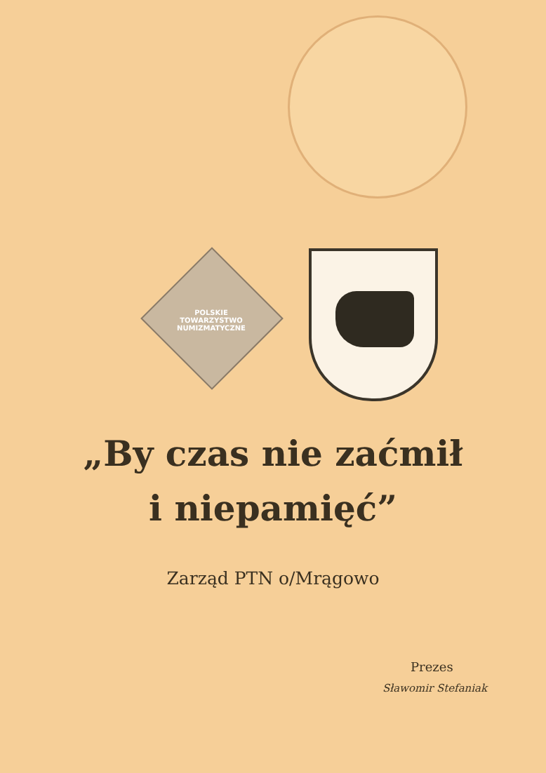POLSKIE
TOWARZYSTWO
NUMIZMATYCZNE
„By czas nie zaćmił
i niepamięć”
Zarząd PTN o/Mrągowo
Prezes
Sławomir Stefaniak